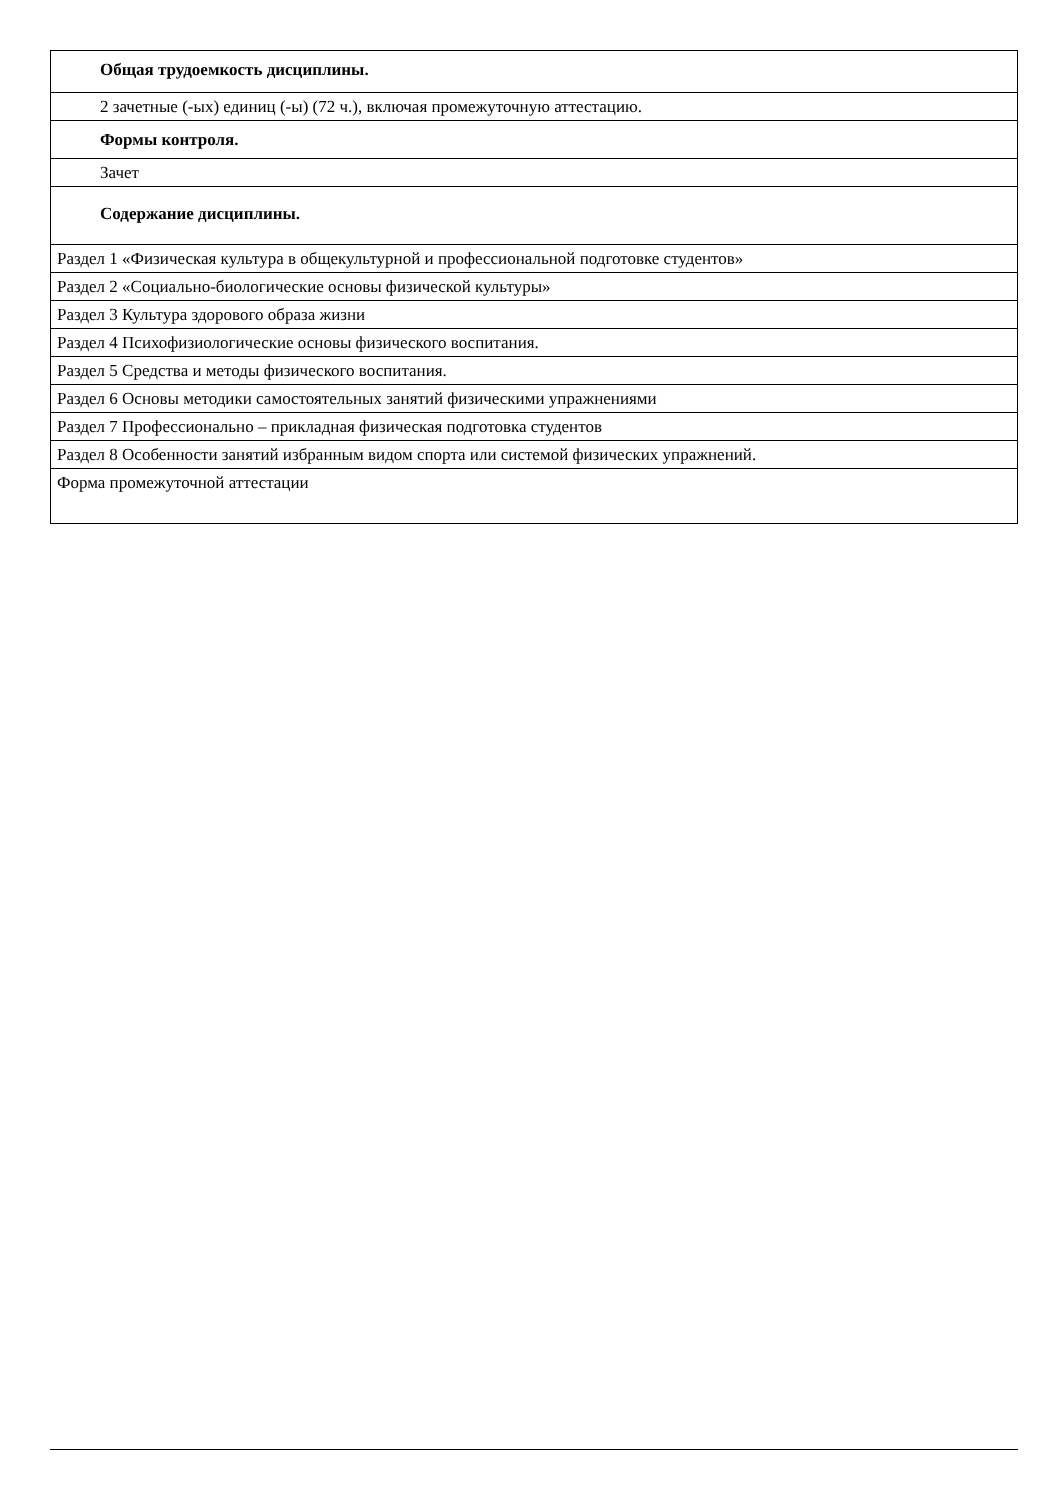| Общая трудоемкость дисциплины. |
| 2 зачетные (-ых) единиц (-ы) (72 ч.), включая промежуточную аттестацию. |
| Формы контроля. |
| Зачет |
| Содержание дисциплины. |
| Раздел 1 «Физическая культура в общекультурной и профессиональной подготовке студентов» |
| Раздел 2 «Социально-биологические основы физической культуры» |
| Раздел 3 Культура здорового образа жизни |
| Раздел 4 Психофизиологические основы физического воспитания. |
| Раздел 5 Средства и методы физического воспитания. |
| Раздел 6 Основы методики самостоятельных занятий физическими упражнениями |
| Раздел 7 Профессионально – прикладная физическая подготовка студентов |
| Раздел 8 Особенности занятий избранным видом спорта или системой физических упражнений. |
| Форма промежуточной аттестации |